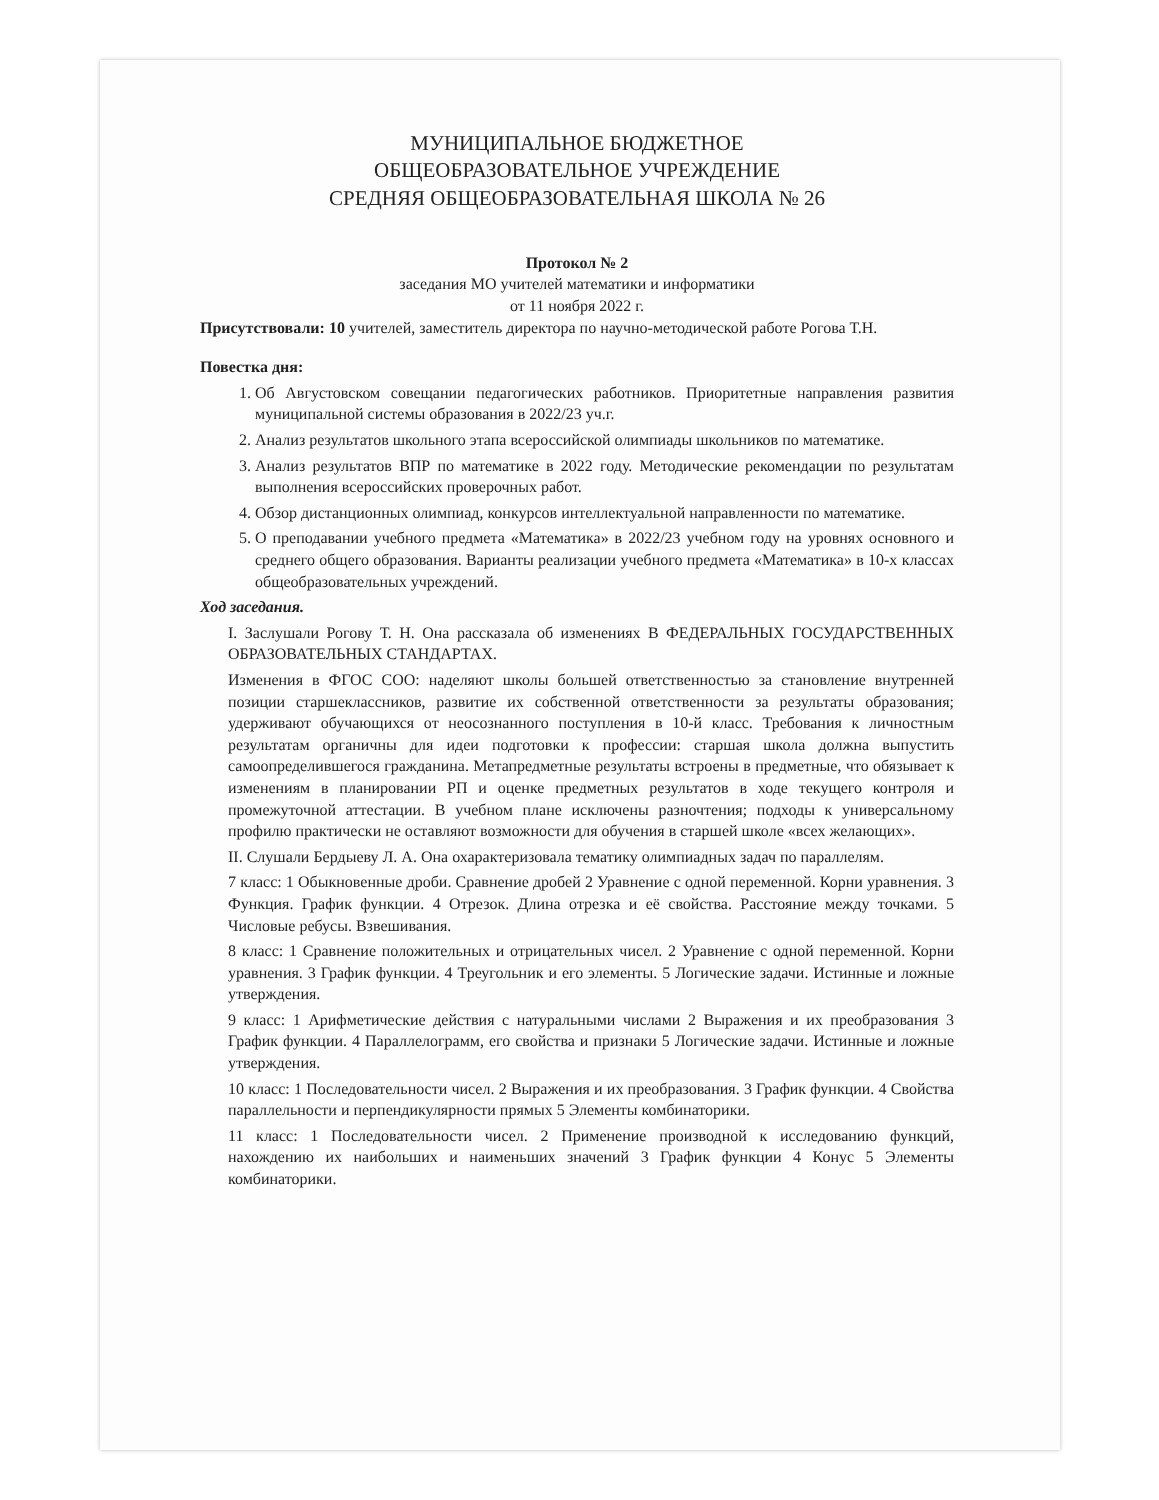МУНИЦИПАЛЬНОЕ БЮДЖЕТНОЕ
ОБЩЕОБРАЗОВАТЕЛЬНОЕ УЧРЕЖДЕНИЕ
СРЕДНЯЯ ОБЩЕОБРАЗОВАТЕЛЬНАЯ ШКОЛА № 26
Протокол № 2
заседания МО учителей математики и информатики
от 11 ноября 2022 г.
Присутствовали: 10 учителей, заместитель директора по научно-методической работе Рогова Т.Н.
Повестка дня:
1. Об Августовском совещании педагогических работников. Приоритетные направления развития муниципальной системы образования в 2022/23 уч.г.
2. Анализ результатов школьного этапа всероссийской олимпиады школьников по математике.
3. Анализ результатов ВПР по математике в 2022 году. Методические рекомендации по результатам выполнения всероссийских проверочных работ.
4. Обзор дистанционных олимпиад, конкурсов интеллектуальной направленности по математике.
5. О преподавании учебного предмета «Математика» в 2022/23 учебном году на уровнях основного и среднего общего образования. Варианты реализации учебного предмета «Математика» в 10-х классах общеобразовательных учреждений.
Ход заседания.
I. Заслушали Рогову Т. Н. Она рассказала об изменениях В ФЕДЕРАЛЬНЫХ ГОСУДАРСТВЕННЫХ ОБРАЗОВАТЕЛЬНЫХ СТАНДАРТАХ.
Изменения в ФГОС СОО: наделяют школы большей ответственностью за становление внутренней позиции старшеклассников, развитие их собственной ответственности за результаты образования; удерживают обучающихся от неосознанного поступления в 10-й класс. Требования к личностным результатам органичны для идеи подготовки к профессии: старшая школа должна выпустить самоопределившегося гражданина. Метапредметные результаты встроены в предметные, что обязывает к изменениям в планировании РП и оценке предметных результатов в ходе текущего контроля и промежуточной аттестации. В учебном плане исключены разночтения; подходы к универсальному профилю практически не оставляют возможности для обучения в старшей школе «всех желающих».
II. Слушали Бердыеву Л. А. Она охарактеризовала тематику олимпиадных задач по параллелям.
7 класс: 1 Обыкновенные дроби. Сравнение дробей 2 Уравнение с одной переменной. Корни уравнения. 3 Функция. График функции. 4 Отрезок. Длина отрезка и её свойства. Расстояние между точками. 5 Числовые ребусы. Взвешивания.
8 класс: 1 Сравнение положительных и отрицательных чисел. 2 Уравнение с одной переменной. Корни уравнения. 3 График функции. 4 Треугольник и его элементы. 5 Логические задачи. Истинные и ложные утверждения.
9 класс: 1 Арифметические действия с натуральными числами 2 Выражения и их преобразования 3 График функции. 4 Параллелограмм, его свойства и признаки 5 Логические задачи. Истинные и ложные утверждения.
10 класс: 1 Последовательности чисел. 2 Выражения и их преобразования. 3 График функции. 4 Свойства параллельности и перпендикулярности прямых 5 Элементы комбинаторики.
11 класс: 1 Последовательности чисел. 2 Применение производной к исследованию функций, нахождению их наибольших и наименьших значений 3 График функции 4 Конус 5 Элементы комбинаторики.